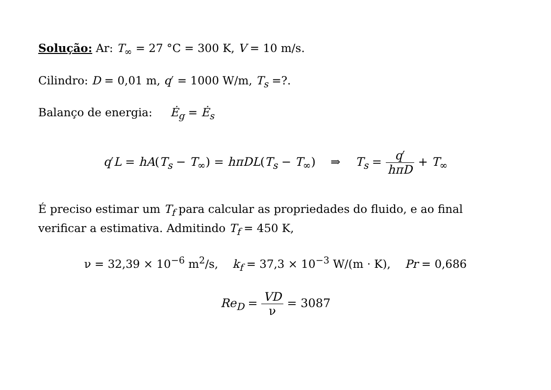Solução: Ar: T<sub>∞</sub> = 27 °C = 300 K, V = 10 m/s.
Cilindro: D = 0,01 m, q′ = 1000 W/m, T<sub>s</sub> =?.
Balanço de energia: Ė<sub>g</sub> = Ė<sub>s</sub>
q′L = hA(T<sub>s</sub> − T<sub>∞</sub>) = hπDL(T<sub>s</sub> − T<sub>∞</sub>) ⇒ T<sub>s</sub> = q′ hπD + T<sub>∞</sub>
É preciso estimar um T<sub>f</sub> para calcular as propriedades do fluido, e ao final verificar a estimativa. Admitindo T<sub>f</sub> = 450 K,
ν = 32,39 × 10<sup>−6</sup> m<sup>2</sup>/s, k<sub>f</sub> = 37,3 × 10<sup>−3</sup> W/(m · K), Pr = 0,686
Re<sub>D</sub> = VD ν = 3087